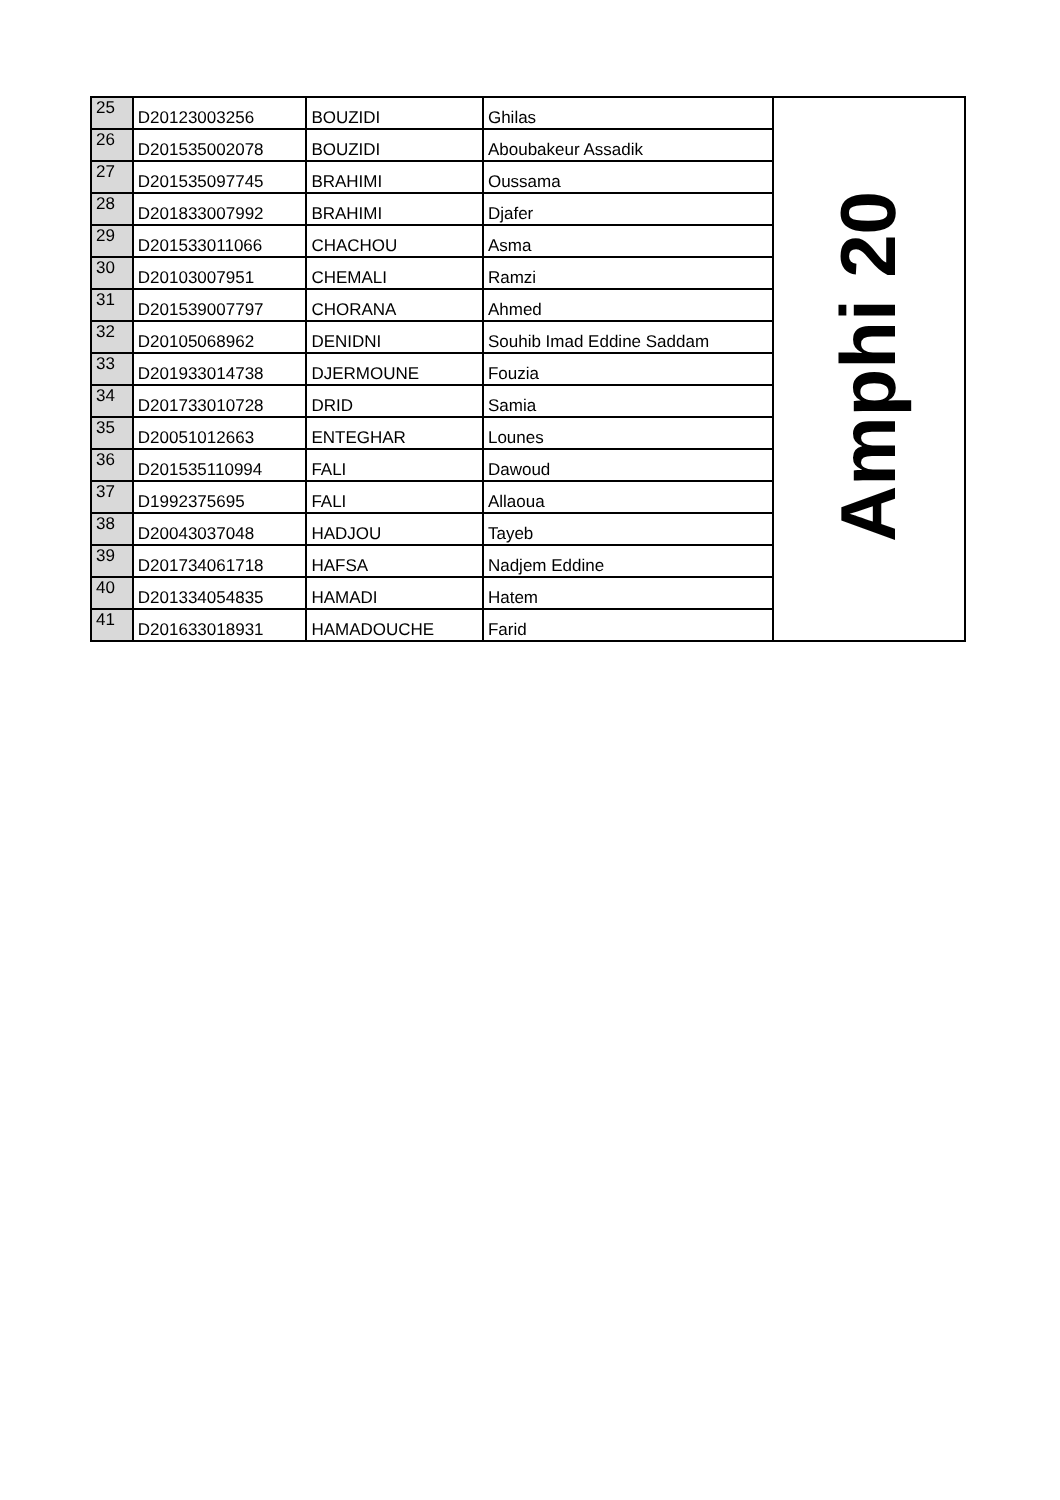| 25 | D20123003256 | BOUZIDI | Ghilas | Amphi 20 |
| 26 | D201535002078 | BOUZIDI | Aboubakeur Assadik | |
| 27 | D201535097745 | BRAHIMI | Oussama | |
| 28 | D201833007992 | BRAHIMI | Djafer | |
| 29 | D201533011066 | CHACHOU | Asma | |
| 30 | D20103007951 | CHEMALI | Ramzi | |
| 31 | D201539007797 | CHORANA | Ahmed | |
| 32 | D20105068962 | DENIDNI | Souhib Imad Eddine Saddam | |
| 33 | D201933014738 | DJERMOUNE | Fouzia | |
| 34 | D201733010728 | DRID | Samia | |
| 35 | D20051012663 | ENTEGHAR | Lounes | |
| 36 | D201535110994 | FALI | Dawoud | |
| 37 | D1992375695 | FALI | Allaoua | |
| 38 | D20043037048 | HADJOU | Tayeb | |
| 39 | D201734061718 | HAFSA | Nadjem Eddine | |
| 40 | D201334054835 | HAMADI | Hatem | |
| 41 | D201633018931 | HAMADOUCHE | Farid | |